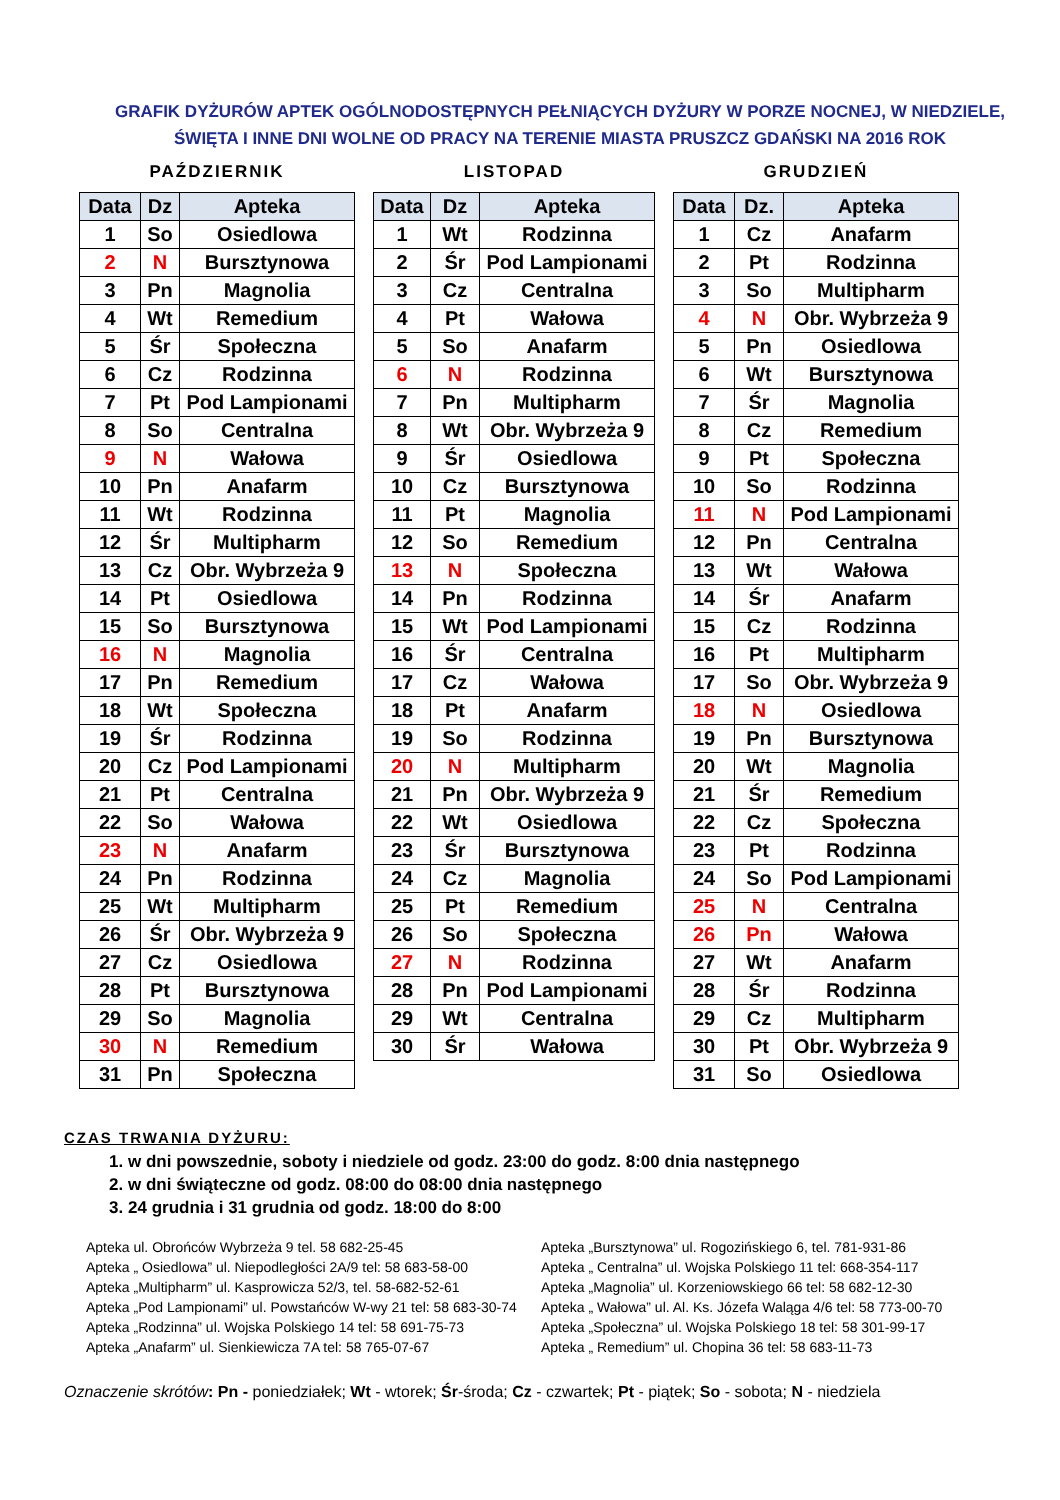GRAFIK DYŻURÓW APTEK OGÓLNODOSTĘPNYCH PEŁNIĄCYCH DYŻURY W PORZE NOCNEJ, W NIEDZIELE,
ŚWIĘTA I INNE DNI WOLNE OD PRACY NA TERENIE MIASTA PRUSZCZ GDAŃSKI NA 2016 ROK
PAŹDZIERNIK
| Data | Dz | Apteka |
| --- | --- | --- |
| 1 | So | Osiedlowa |
| 2 | N | Bursztynowa |
| 3 | Pn | Magnolia |
| 4 | Wt | Remedium |
| 5 | Śr | Społeczna |
| 6 | Cz | Rodzinna |
| 7 | Pt | Pod Lampionami |
| 8 | So | Centralna |
| 9 | N | Wałowa |
| 10 | Pn | Anafarm |
| 11 | Wt | Rodzinna |
| 12 | Śr | Multipharm |
| 13 | Cz | Obr. Wybrzeża 9 |
| 14 | Pt | Osiedlowa |
| 15 | So | Bursztynowa |
| 16 | N | Magnolia |
| 17 | Pn | Remedium |
| 18 | Wt | Społeczna |
| 19 | Śr | Rodzinna |
| 20 | Cz | Pod Lampionami |
| 21 | Pt | Centralna |
| 22 | So | Wałowa |
| 23 | N | Anafarm |
| 24 | Pn | Rodzinna |
| 25 | Wt | Multipharm |
| 26 | Śr | Obr. Wybrzeża 9 |
| 27 | Cz | Osiedlowa |
| 28 | Pt | Bursztynowa |
| 29 | So | Magnolia |
| 30 | N | Remedium |
| 31 | Pn | Społeczna |
LISTOPAD
| Data | Dz | Apteka |
| --- | --- | --- |
| 1 | Wt | Rodzinna |
| 2 | Śr | Pod Lampionami |
| 3 | Cz | Centralna |
| 4 | Pt | Wałowa |
| 5 | So | Anafarm |
| 6 | N | Rodzinna |
| 7 | Pn | Multipharm |
| 8 | Wt | Obr. Wybrzeża 9 |
| 9 | Śr | Osiedlowa |
| 10 | Cz | Bursztynowa |
| 11 | Pt | Magnolia |
| 12 | So | Remedium |
| 13 | N | Społeczna |
| 14 | Pn | Rodzinna |
| 15 | Wt | Pod Lampionami |
| 16 | Śr | Centralna |
| 17 | Cz | Wałowa |
| 18 | Pt | Anafarm |
| 19 | So | Rodzinna |
| 20 | N | Multipharm |
| 21 | Pn | Obr. Wybrzeża 9 |
| 22 | Wt | Osiedlowa |
| 23 | Śr | Bursztynowa |
| 24 | Cz | Magnolia |
| 25 | Pt | Remedium |
| 26 | So | Społeczna |
| 27 | N | Rodzinna |
| 28 | Pn | Pod Lampionami |
| 29 | Wt | Centralna |
| 30 | Śr | Wałowa |
GRUDZIEŃ
| Data | Dz. | Apteka |
| --- | --- | --- |
| 1 | Cz | Anafarm |
| 2 | Pt | Rodzinna |
| 3 | So | Multipharm |
| 4 | N | Obr. Wybrzeża 9 |
| 5 | Pn | Osiedlowa |
| 6 | Wt | Bursztynowa |
| 7 | Śr | Magnolia |
| 8 | Cz | Remedium |
| 9 | Pt | Społeczna |
| 10 | So | Rodzinna |
| 11 | N | Pod Lampionami |
| 12 | Pn | Centralna |
| 13 | Wt | Wałowa |
| 14 | Śr | Anafarm |
| 15 | Cz | Rodzinna |
| 16 | Pt | Multipharm |
| 17 | So | Obr. Wybrzeża 9 |
| 18 | N | Osiedlowa |
| 19 | Pn | Bursztynowa |
| 20 | Wt | Magnolia |
| 21 | Śr | Remedium |
| 22 | Cz | Społeczna |
| 23 | Pt | Rodzinna |
| 24 | So | Pod Lampionami |
| 25 | N | Centralna |
| 26 | Pn | Wałowa |
| 27 | Wt | Anafarm |
| 28 | Śr | Rodzinna |
| 29 | Cz | Multipharm |
| 30 | Pt | Obr. Wybrzeża 9 |
| 31 | So | Osiedlowa |
CZAS TRWANIA DYŻURU:
1. w dni powszednie, soboty i niedziele od godz. 23:00 do godz. 8:00 dnia następnego
2. w dni świąteczne od godz. 08:00 do 08:00 dnia następnego
3. 24 grudnia i 31 grudnia od godz. 18:00 do 8:00
Apteka ul. Obrońców Wybrzeża 9 tel. 58 682-25-45
Apteka „ Osiedlowa” ul. Niepodległości 2A/9 tel: 58 683-58-00
Apteka „Multipharm” ul. Kasprowicza 52/3, tel. 58-682-52-61
Apteka „Pod Lampionami” ul. Powstańców W-wy 21 tel: 58 683-30-74
Apteka „Rodzinna” ul. Wojska Polskiego 14 tel: 58 691-75-73
Apteka „Anafarm” ul. Sienkiewicza 7A tel: 58 765-07-67
Apteka „Bursztynowa” ul. Rogozińskiego 6, tel. 781-931-86
Apteka „ Centralna” ul. Wojska Polskiego 11 tel: 668-354-117
Apteka „Magnolia” ul. Korzeniowskiego 66 tel: 58 682-12-30
Apteka „ Wałowa” ul. Al. Ks. Józefa Waląga 4/6 tel: 58 773-00-70
Apteka „Społeczna” ul. Wojska Polskiego 18 tel: 58 301-99-17
Apteka „ Remedium” ul. Chopina 36 tel: 58 683-11-73
Oznaczenie skrótów: Pn - poniedziałek; Wt - wtorek; Śr-środa; Cz - czwartek; Pt - piątek; So - sobota; N - niedziela